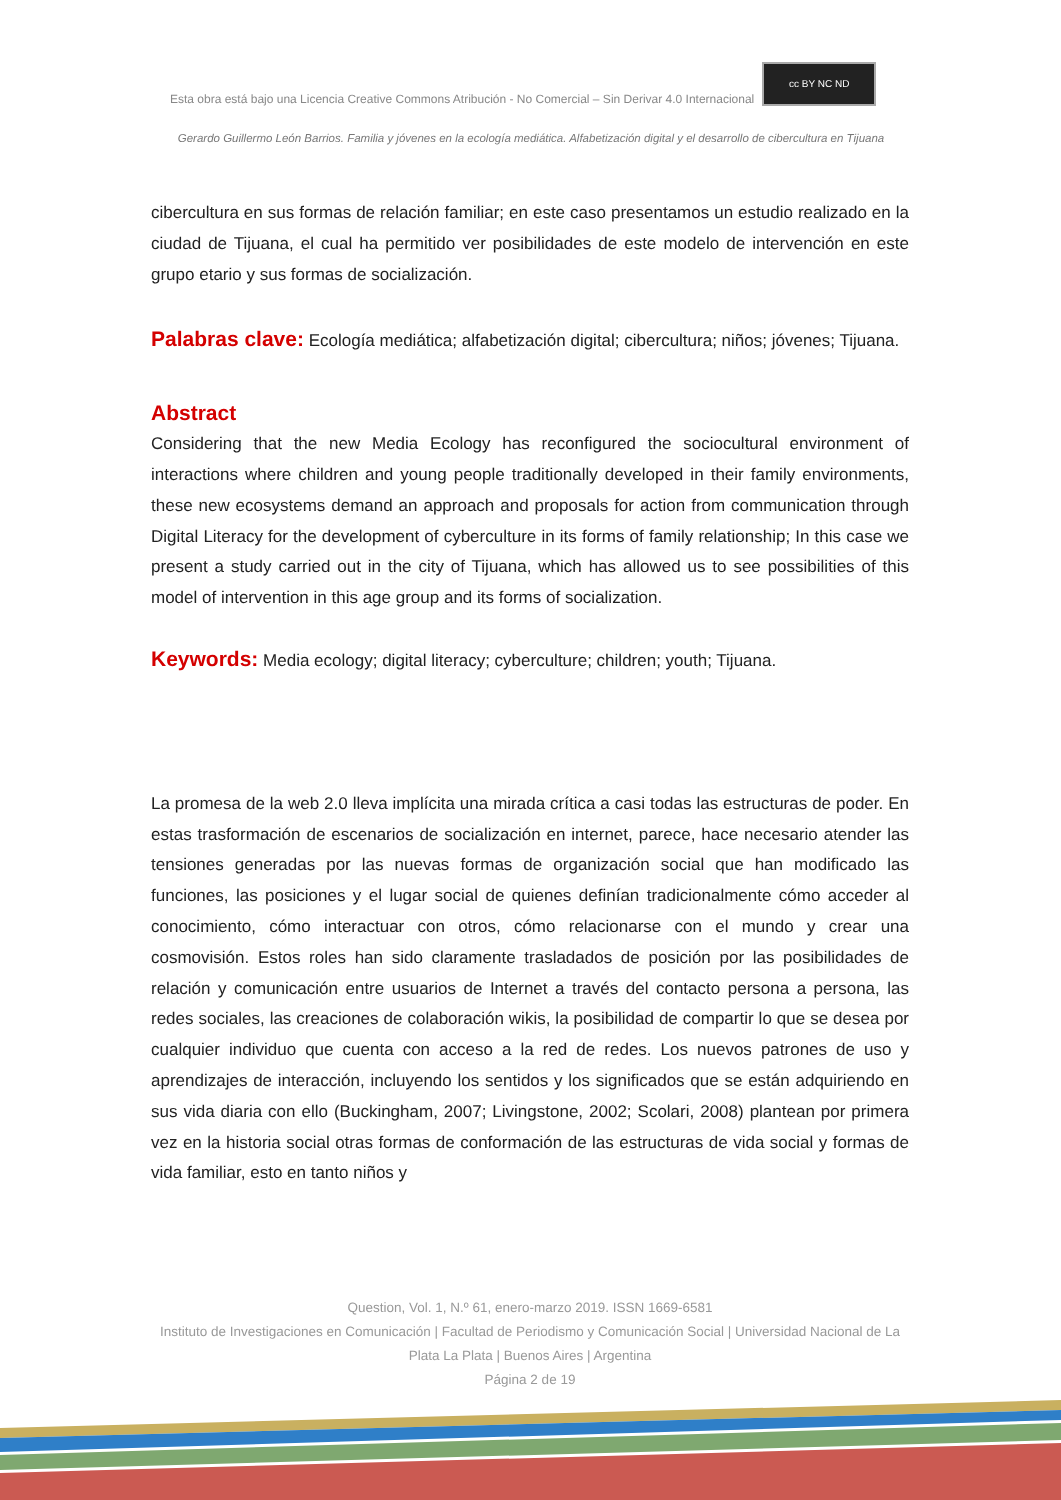Esta obra está bajo una Licencia Creative Commons Atribución - No Comercial – Sin Derivar 4.0 Internacional cc BY NC ND
Gerardo Guillermo León Barrios. Familia y jóvenes en la ecología mediática. Alfabetización digital y el desarrollo de cibercultura en Tijuana
cibercultura en sus formas de relación familiar; en este caso presentamos un estudio realizado en la ciudad de Tijuana, el cual ha permitido ver posibilidades de este modelo de intervención en este grupo etario y sus formas de socialización.
Palabras clave: Ecología mediática; alfabetización digital; cibercultura; niños; jóvenes; Tijuana.
Abstract
Considering that the new Media Ecology has reconfigured the sociocultural environment of interactions where children and young people traditionally developed in their family environments, these new ecosystems demand an approach and proposals for action from communication through Digital Literacy for the development of cyberculture in its forms of family relationship; In this case we present a study carried out in the city of Tijuana, which has allowed us to see possibilities of this model of intervention in this age group and its forms of socialization.
Keywords: Media ecology; digital literacy; cyberculture; children; youth; Tijuana.
La promesa de la web 2.0 lleva implícita una mirada crítica a casi todas las estructuras de poder. En estas trasformación de escenarios de socialización en internet, parece, hace necesario atender las tensiones generadas por las nuevas formas de organización social que han modificado las funciones, las posiciones y el lugar social de quienes definían tradicionalmente cómo acceder al conocimiento, cómo interactuar con otros, cómo relacionarse con el mundo y crear una cosmovisión. Estos roles han sido claramente trasladados de posición por las posibilidades de relación y comunicación entre usuarios de Internet a través del contacto persona a persona, las redes sociales, las creaciones de colaboración wikis, la posibilidad de compartir lo que se desea por cualquier individuo que cuenta con acceso a la red de redes. Los nuevos patrones de uso y aprendizajes de interacción, incluyendo los sentidos y los significados que se están adquiriendo en sus vida diaria con ello (Buckingham, 2007; Livingstone, 2002; Scolari, 2008) plantean por primera vez en la historia social otras formas de conformación de las estructuras de vida social y formas de vida familiar, esto en tanto niños y
Question, Vol. 1, N.º 61, enero-marzo 2019. ISSN 1669-6581
Instituto de Investigaciones en Comunicación | Facultad de Periodismo y Comunicación Social | Universidad Nacional de La Plata La Plata | Buenos Aires | Argentina
Página 2 de 19